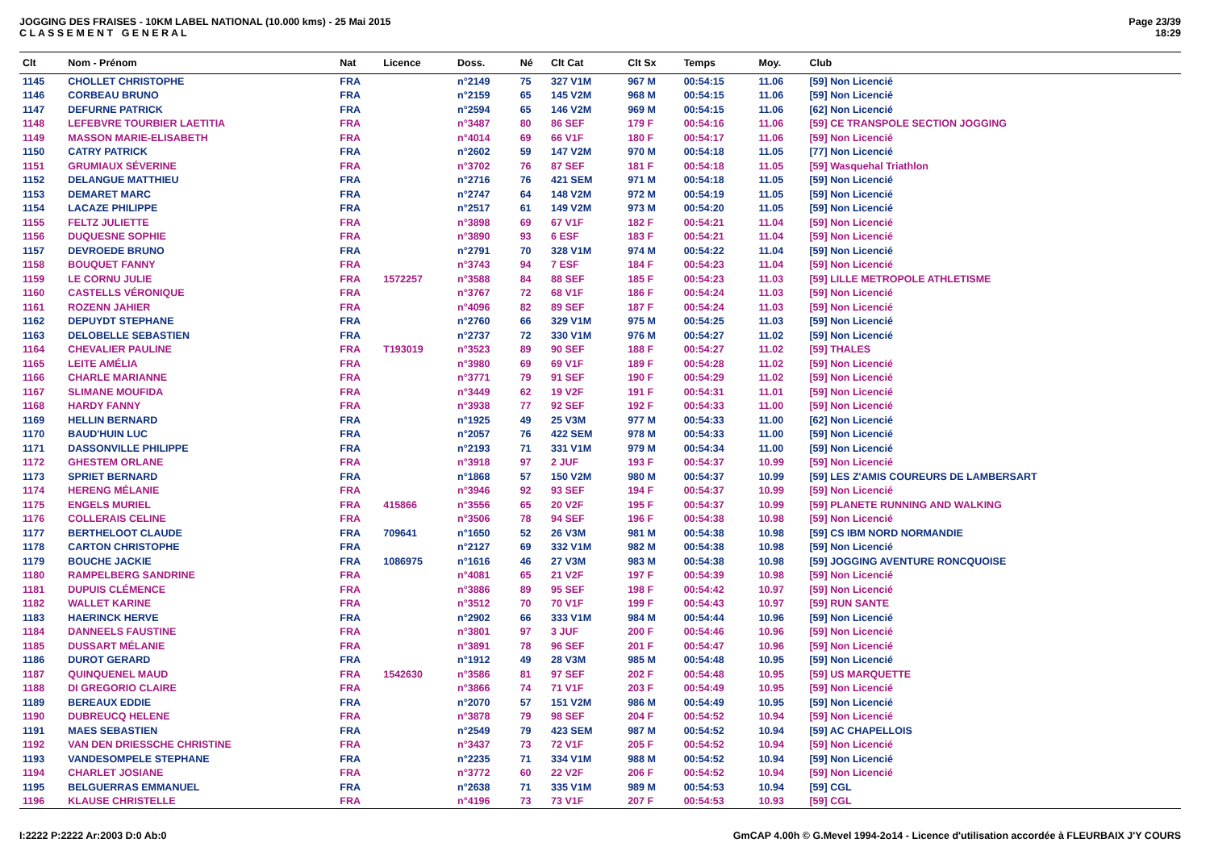JOGGING DES FRAISES - 10KM LABEL NATIONAL (10.000 kms) - 25 Mai 2015
C L A S S E M E N T G E N E R A L
Page 23/39
18:29
| Clt | Nom - Prénom | Nat | Licence | Doss. | Né | Clt Cat | Clt Sx | Temps | Moy. | Club |
| --- | --- | --- | --- | --- | --- | --- | --- | --- | --- | --- |
| 1145 | CHOLLET CHRISTOPHE | FRA | | n°2149 | 75 | 327 V1M | 967 M | 00:54:15 | 11.06 | [59] Non Licencié |
| 1146 | CORBEAU BRUNO | FRA | | n°2159 | 65 | 145 V2M | 968 M | 00:54:15 | 11.06 | [59] Non Licencié |
| 1147 | DEFURNE PATRICK | FRA | | n°2594 | 65 | 146 V2M | 969 M | 00:54:15 | 11.06 | [62] Non Licencié |
| 1148 | LEFEBVRE TOURBIER LAETITIA | FRA | | n°3487 | 80 | 86 SEF | 179 F | 00:54:16 | 11.06 | [59] CE TRANSPOLE SECTION JOGGING |
| 1149 | MASSON MARIE-ELISABETH | FRA | | n°4014 | 69 | 66 V1F | 180 F | 00:54:17 | 11.06 | [59] Non Licencié |
| 1150 | CATRY PATRICK | FRA | | n°2602 | 59 | 147 V2M | 970 M | 00:54:18 | 11.05 | [77] Non Licencié |
| 1151 | GRUMIAUX SÉVERINE | FRA | | n°3702 | 76 | 87 SEF | 181 F | 00:54:18 | 11.05 | [59] Wasquehal Triathlon |
| 1152 | DELANGUE MATTHIEU | FRA | | n°2716 | 76 | 421 SEM | 971 M | 00:54:18 | 11.05 | [59] Non Licencié |
| 1153 | DEMARET MARC | FRA | | n°2747 | 64 | 148 V2M | 972 M | 00:54:19 | 11.05 | [59] Non Licencié |
| 1154 | LACAZE PHILIPPE | FRA | | n°2517 | 61 | 149 V2M | 973 M | 00:54:20 | 11.05 | [59] Non Licencié |
| 1155 | FELTZ JULIETTE | FRA | | n°3898 | 69 | 67 V1F | 182 F | 00:54:21 | 11.04 | [59] Non Licencié |
| 1156 | DUQUESNE SOPHIE | FRA | | n°3890 | 93 | 6 ESF | 183 F | 00:54:21 | 11.04 | [59] Non Licencié |
| 1157 | DEVROEDE BRUNO | FRA | | n°2791 | 70 | 328 V1M | 974 M | 00:54:22 | 11.04 | [59] Non Licencié |
| 1158 | BOUQUET FANNY | FRA | | n°3743 | 94 | 7 ESF | 184 F | 00:54:23 | 11.04 | [59] Non Licencié |
| 1159 | LE CORNU JULIE | FRA | 1572257 | n°3588 | 84 | 88 SEF | 185 F | 00:54:23 | 11.03 | [59] LILLE METROPOLE ATHLETISME |
| 1160 | CASTELLS VÉRONIQUE | FRA | | n°3767 | 72 | 68 V1F | 186 F | 00:54:24 | 11.03 | [59] Non Licencié |
| 1161 | ROZENN JAHIER | FRA | | n°4096 | 82 | 89 SEF | 187 F | 00:54:24 | 11.03 | [59] Non Licencié |
| 1162 | DEPUYDT STEPHANE | FRA | | n°2760 | 66 | 329 V1M | 975 M | 00:54:25 | 11.03 | [59] Non Licencié |
| 1163 | DELOBELLE SEBASTIEN | FRA | | n°2737 | 72 | 330 V1M | 976 M | 00:54:27 | 11.02 | [59] Non Licencié |
| 1164 | CHEVALIER PAULINE | FRA | T193019 | n°3523 | 89 | 90 SEF | 188 F | 00:54:27 | 11.02 | [59] THALES |
| 1165 | LEITE AMÉLIA | FRA | | n°3980 | 69 | 69 V1F | 189 F | 00:54:28 | 11.02 | [59] Non Licencié |
| 1166 | CHARLE MARIANNE | FRA | | n°3771 | 79 | 91 SEF | 190 F | 00:54:29 | 11.02 | [59] Non Licencié |
| 1167 | SLIMANE MOUFIDA | FRA | | n°3449 | 62 | 19 V2F | 191 F | 00:54:31 | 11.01 | [59] Non Licencié |
| 1168 | HARDY FANNY | FRA | | n°3938 | 77 | 92 SEF | 192 F | 00:54:33 | 11.00 | [59] Non Licencié |
| 1169 | HELLIN BERNARD | FRA | | n°1925 | 49 | 25 V3M | 977 M | 00:54:33 | 11.00 | [62] Non Licencié |
| 1170 | BAUD'HUIN LUC | FRA | | n°2057 | 76 | 422 SEM | 978 M | 00:54:33 | 11.00 | [59] Non Licencié |
| 1171 | DASSONVILLE PHILIPPE | FRA | | n°2193 | 71 | 331 V1M | 979 M | 00:54:34 | 11.00 | [59] Non Licencié |
| 1172 | GHESTEM ORLANE | FRA | | n°3918 | 97 | 2 JUF | 193 F | 00:54:37 | 10.99 | [59] Non Licencié |
| 1173 | SPRIET BERNARD | FRA | | n°1868 | 57 | 150 V2M | 980 M | 00:54:37 | 10.99 | [59] LES Z'AMIS COUREURS DE LAMBERSART |
| 1174 | HERENG MÉLANIE | FRA | | n°3946 | 92 | 93 SEF | 194 F | 00:54:37 | 10.99 | [59] Non Licencié |
| 1175 | ENGELS MURIEL | FRA | 415866 | n°3556 | 65 | 20 V2F | 195 F | 00:54:37 | 10.99 | [59] PLANETE RUNNING AND WALKING |
| 1176 | COLLERAIS CELINE | FRA | | n°3506 | 78 | 94 SEF | 196 F | 00:54:38 | 10.98 | [59] Non Licencié |
| 1177 | BERTHELOOT CLAUDE | FRA | 709641 | n°1650 | 52 | 26 V3M | 981 M | 00:54:38 | 10.98 | [59] CS IBM NORD NORMANDIE |
| 1178 | CARTON CHRISTOPHE | FRA | | n°2127 | 69 | 332 V1M | 982 M | 00:54:38 | 10.98 | [59] Non Licencié |
| 1179 | BOUCHE JACKIE | FRA | 1086975 | n°1616 | 46 | 27 V3M | 983 M | 00:54:38 | 10.98 | [59] JOGGING AVENTURE RONCQUOISE |
| 1180 | RAMPELBERG SANDRINE | FRA | | n°4081 | 65 | 21 V2F | 197 F | 00:54:39 | 10.98 | [59] Non Licencié |
| 1181 | DUPUIS CLÉMENCE | FRA | | n°3886 | 89 | 95 SEF | 198 F | 00:54:42 | 10.97 | [59] Non Licencié |
| 1182 | WALLET KARINE | FRA | | n°3512 | 70 | 70 V1F | 199 F | 00:54:43 | 10.97 | [59] RUN SANTE |
| 1183 | HAERINCK HERVE | FRA | | n°2902 | 66 | 333 V1M | 984 M | 00:54:44 | 10.96 | [59] Non Licencié |
| 1184 | DANNEELS FAUSTINE | FRA | | n°3801 | 97 | 3 JUF | 200 F | 00:54:46 | 10.96 | [59] Non Licencié |
| 1185 | DUSSART MÉLANIE | FRA | | n°3891 | 78 | 96 SEF | 201 F | 00:54:47 | 10.96 | [59] Non Licencié |
| 1186 | DUROT GERARD | FRA | | n°1912 | 49 | 28 V3M | 985 M | 00:54:48 | 10.95 | [59] Non Licencié |
| 1187 | QUINQUENEL MAUD | FRA | 1542630 | n°3586 | 81 | 97 SEF | 202 F | 00:54:48 | 10.95 | [59] US MARQUETTE |
| 1188 | DI GREGORIO CLAIRE | FRA | | n°3866 | 74 | 71 V1F | 203 F | 00:54:49 | 10.95 | [59] Non Licencié |
| 1189 | BEREAUX EDDIE | FRA | | n°2070 | 57 | 151 V2M | 986 M | 00:54:49 | 10.95 | [59] Non Licencié |
| 1190 | DUBREUCQ HELENE | FRA | | n°3878 | 79 | 98 SEF | 204 F | 00:54:52 | 10.94 | [59] Non Licencié |
| 1191 | MAES SEBASTIEN | FRA | | n°2549 | 79 | 423 SEM | 987 M | 00:54:52 | 10.94 | [59] AC CHAPELLOIS |
| 1192 | VAN DEN DRIESSCHE CHRISTINE | FRA | | n°3437 | 73 | 72 V1F | 205 F | 00:54:52 | 10.94 | [59] Non Licencié |
| 1193 | VANDESOMPELE STEPHANE | FRA | | n°2235 | 71 | 334 V1M | 988 M | 00:54:52 | 10.94 | [59] Non Licencié |
| 1194 | CHARLET JOSIANE | FRA | | n°3772 | 60 | 22 V2F | 206 F | 00:54:52 | 10.94 | [59] Non Licencié |
| 1195 | BELGUERRAS EMMANUEL | FRA | | n°2638 | 71 | 335 V1M | 989 M | 00:54:53 | 10.94 | [59] CGL |
| 1196 | KLAUSE CHRISTELLE | FRA | | n°4196 | 73 | 73 V1F | 207 F | 00:54:53 | 10.93 | [59] CGL |
I:2222 P:2222 Ar:2003 D:0 Ab:0 GmCAP 4.00h © G.Mevel 1994-2o14 - Licence d'utilisation accordée à FLEURBAIX J'Y COURS